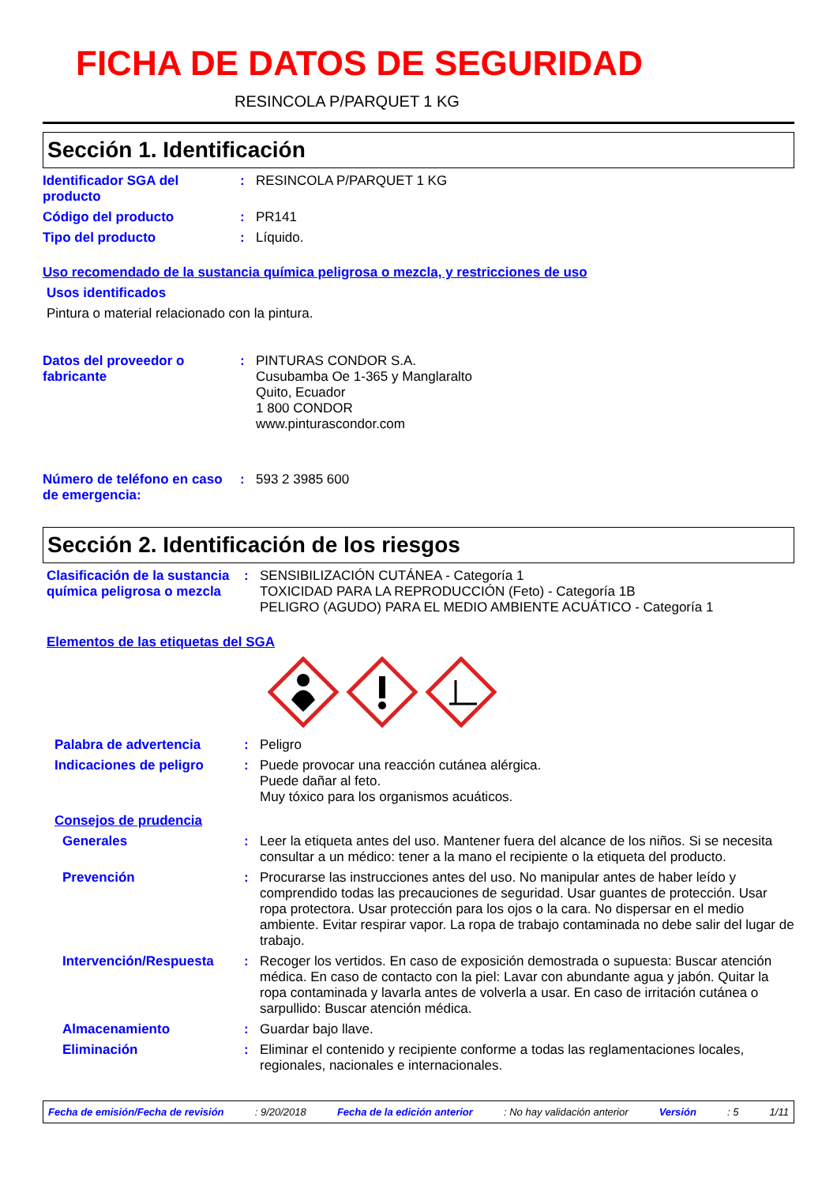FICHA DE DATOS DE SEGURIDAD
RESINCOLA P/PARQUET 1 KG
Sección 1. Identificación
Identificador SGA del producto
: RESINCOLA P/PARQUET 1 KG
Código del producto : PR141
Tipo del producto : Líquido.
Uso recomendado de la sustancia química peligrosa o mezcla, y restricciones de uso
Usos identificados
Pintura o material relacionado con la pintura.
Datos del proveedor o fabricante
: PINTURAS CONDOR S.A.
Cusubamba Oe 1-365 y Manglaralto
Quito, Ecuador
1 800 CONDOR
www.pinturascondor.com
Número de teléfono en caso de emergencia:
: 593 2 3985 600
Sección 2. Identificación de los riesgos
Clasificación de la sustancia química peligrosa o mezcla
: SENSIBILIZACIÓN CUTÁNEA - Categoría 1
TOXICIDAD PARA LA REPRODUCCIÓN (Feto) - Categoría 1B
PELIGRO (AGUDO) PARA EL MEDIO AMBIENTE ACUÁTICO - Categoría 1
Elementos de las etiquetas del SGA
Palabra de advertencia : Peligro
Indicaciones de peligro : Puede provocar una reacción cutánea alérgica.
Puede dañar al feto.
Muy tóxico para los organismos acuáticos.
Consejos de prudencia
Generales : Leer la etiqueta antes del uso. Mantener fuera del alcance de los niños. Si se necesita consultar a un médico: tener a la mano el recipiente o la etiqueta del producto.
Prevención : Procurarse las instrucciones antes del uso. No manipular antes de haber leído y comprendido todas las precauciones de seguridad. Usar guantes de protección. Usar ropa protectora. Usar protección para los ojos o la cara. No dispersar en el medio ambiente. Evitar respirar vapor. La ropa de trabajo contaminada no debe salir del lugar de trabajo.
Intervención/Respuesta : Recoger los vertidos. En caso de exposición demostrada o supuesta: Buscar atención médica. En caso de contacto con la piel: Lavar con abundante agua y jabón. Quitar la ropa contaminada y lavarla antes de volverla a usar. En caso de irritación cutánea o sarpullido: Buscar atención médica.
Almacenamiento : Guardar bajo llave.
Eliminación : Eliminar el contenido y recipiente conforme a todas las reglamentaciones locales, regionales, nacionales e internacionales.
Fecha de emisión/Fecha de revisión: 9/20/2018 Fecha de la edición anterior: No hay validación anterior Versión: 5 1/11